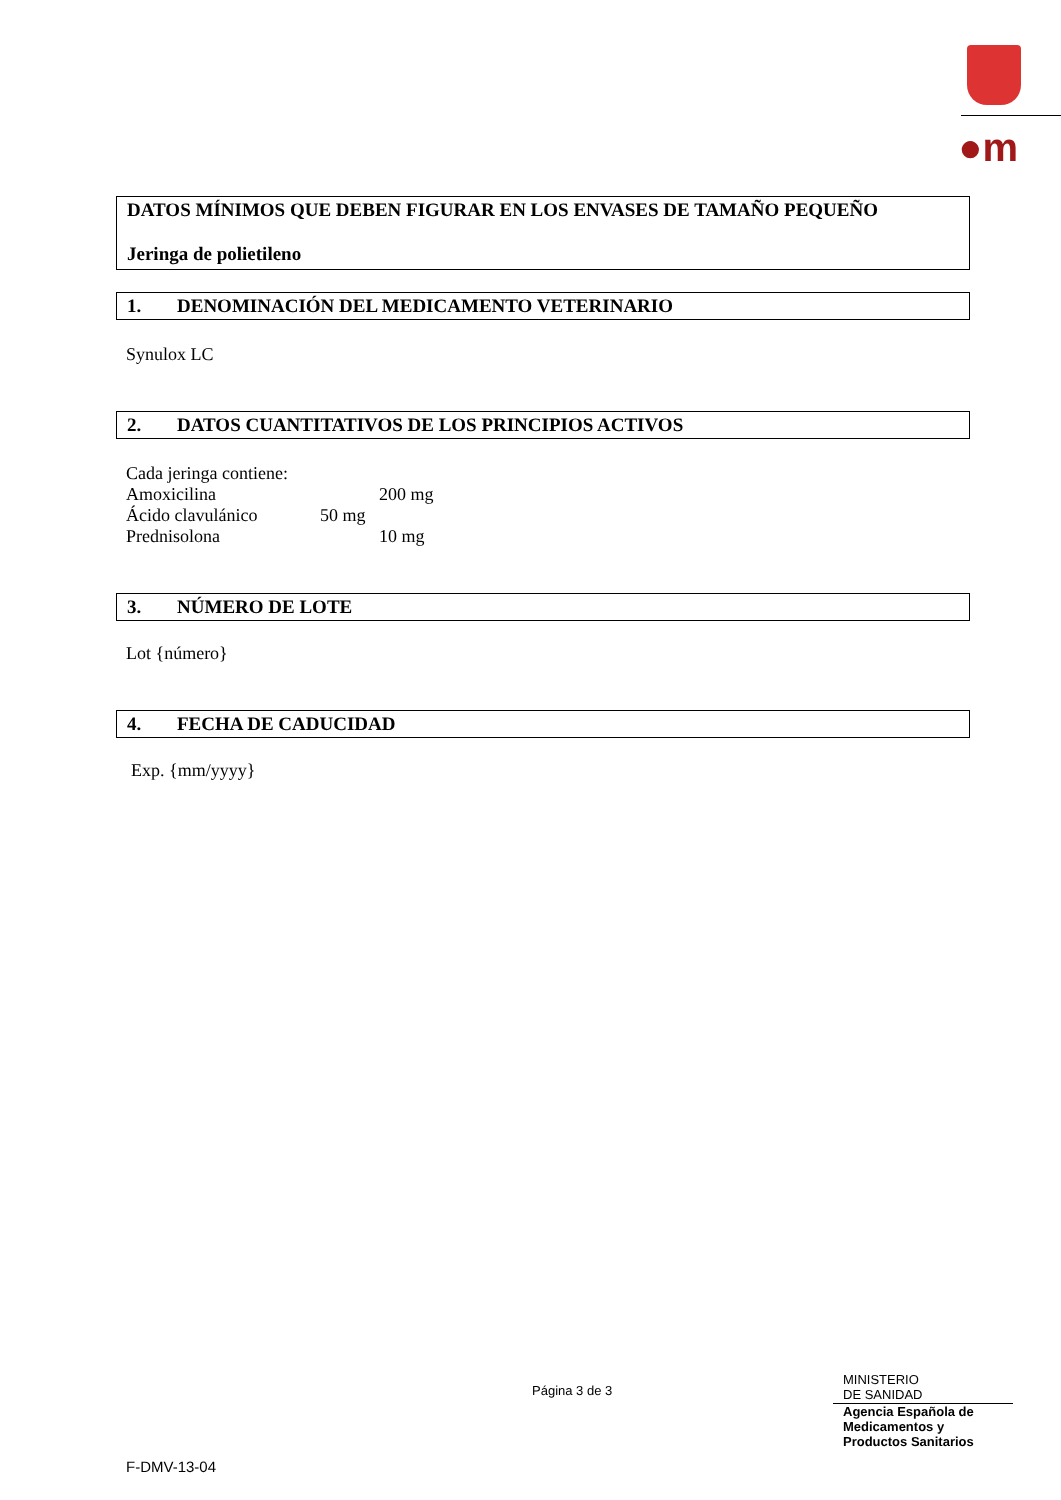●m
DATOS MÍNIMOS QUE DEBEN FIGURAR EN LOS ENVASES DE TAMAÑO PEQUEÑO
Jeringa de polietileno
1. DENOMINACIÓN DEL MEDICAMENTO VETERINARIO
Synulox LC
2. DATOS CUANTITATIVOS DE LOS PRINCIPIOS ACTIVOS
Cada jeringa contiene:
Amoxicilina 200 mg
Ácido clavulánico 50 mg
Prednisolona 10 mg
3. NÚMERO DE LOTE
Lot {número}
4. FECHA DE CADUCIDAD
Exp. {mm/yyyy}
Página 3 de 3
MINISTERIO
DE SANIDAD
Agencia Española de
Medicamentos y
Productos Sanitarios
F-DMV-13-04